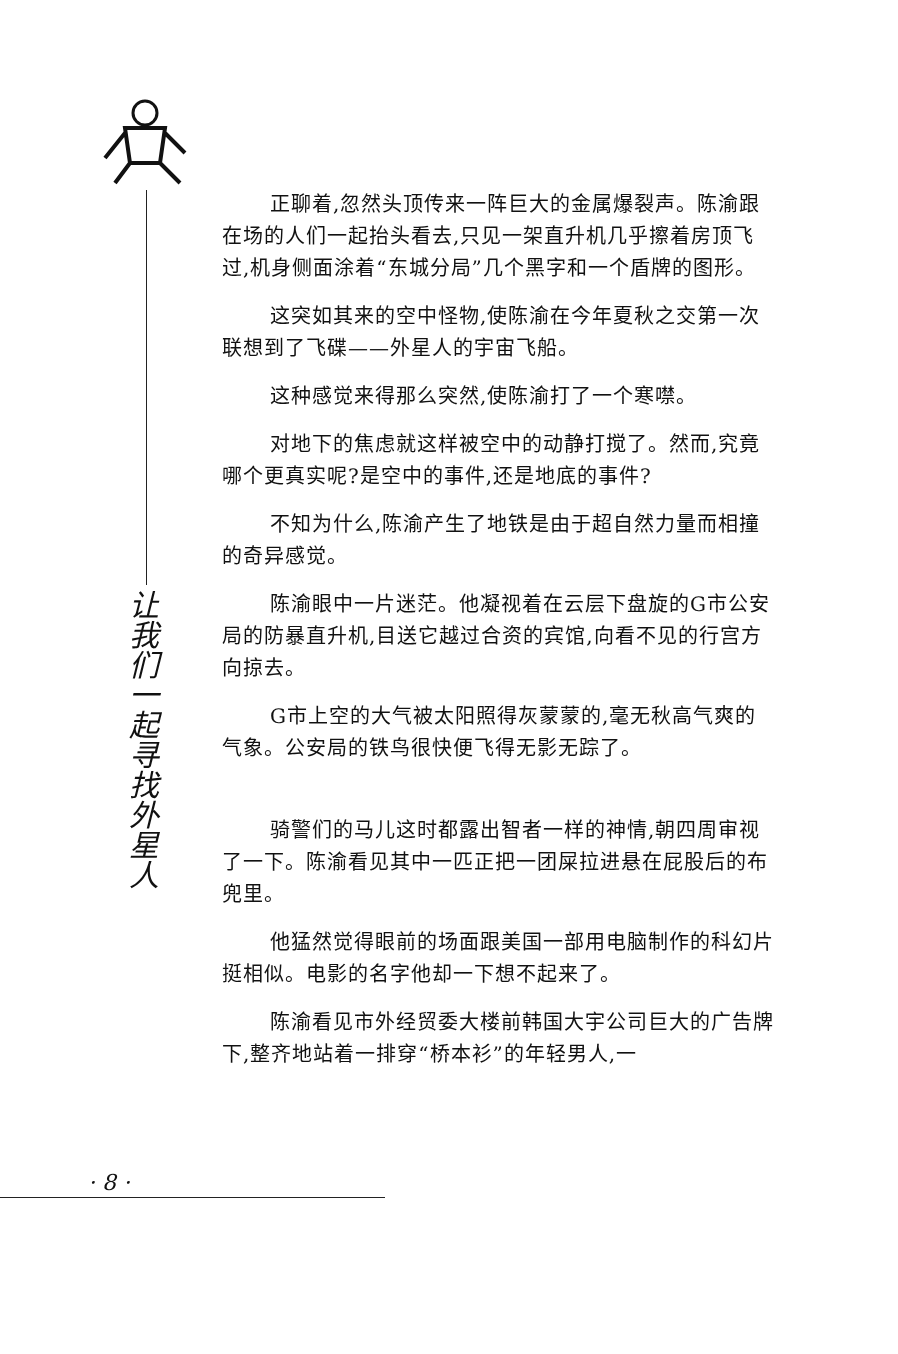让我们一起寻找外星人
正聊着,忽然头顶传来一阵巨大的金属爆裂声。陈渝跟在场的人们一起抬头看去,只见一架直升机几乎擦着房顶飞过,机身侧面涂着“东城分局”几个黑字和一个盾牌的图形。
这突如其来的空中怪物,使陈渝在今年夏秋之交第一次联想到了飞碟——外星人的宇宙飞船。
这种感觉来得那么突然,使陈渝打了一个寒噤。
对地下的焦虑就这样被空中的动静打搅了。然而,究竟哪个更真实呢?是空中的事件,还是地底的事件?
不知为什么,陈渝产生了地铁是由于超自然力量而相撞的奇异感觉。
陈渝眼中一片迷茫。他凝视着在云层下盘旋的G市公安局的防暴直升机,目送它越过合资的宾馆,向看不见的行宫方向掠去。
G市上空的大气被太阳照得灰蒙蒙的,毫无秋高气爽的气象。公安局的铁鸟很快便飞得无影无踪了。
骑警们的马儿这时都露出智者一样的神情,朝四周审视了一下。陈渝看见其中一匹正把一团屎拉进悬在屁股后的布兜里。
他猛然觉得眼前的场面跟美国一部用电脑制作的科幻片挺相似。电影的名字他却一下想不起来了。
陈渝看见市外经贸委大楼前韩国大宇公司巨大的广告牌下,整齐地站着一排穿“桥本衫”的年轻男人,一
· 8 ·